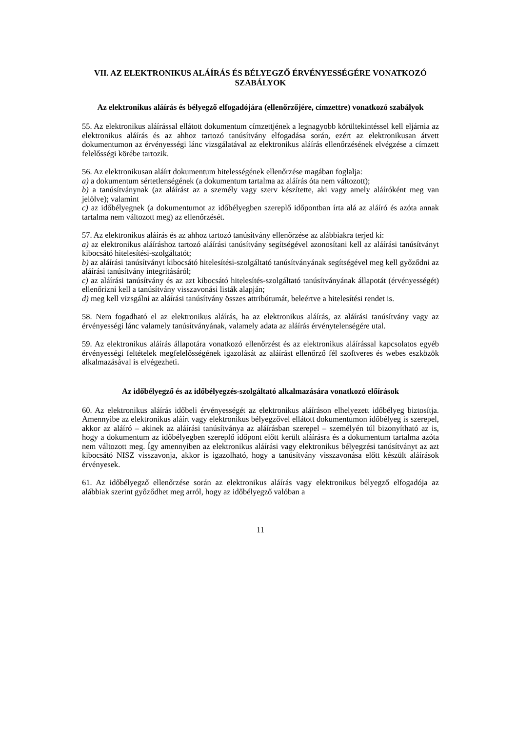VII. AZ ELEKTRONIKUS ALÁÍRÁS ÉS BÉLYEGZŐ ÉRVÉNYESSÉGÉRE VONATKOZÓ SZABÁLYOK
Az elektronikus aláírás és bélyegző elfogadójára (ellenőrzőjére, címzettre) vonatkozó szabályok
55. Az elektronikus aláírással ellátott dokumentum címzettjének a legnagyobb körültekintéssel kell eljárnia az elektronikus aláírás és az ahhoz tartozó tanúsítvány elfogadása során, ezért az elektronikusan átvett dokumentumon az érvényességi lánc vizsgálatával az elektronikus aláírás ellenőrzésének elvégzése a címzett felelősségi körébe tartozik.
56. Az elektronikusan aláírt dokumentum hitelességének ellenőrzése magában foglalja:
a) a dokumentum sértetlenségének (a dokumentum tartalma az aláírás óta nem változott);
b) a tanúsítványnak (az aláírást az a személy vagy szerv készítette, aki vagy amely aláíróként meg van jelölve); valamint
c) az időbélyegnek (a dokumentumot az időbélyegben szereplő időpontban írta alá az aláíró és azóta annak tartalma nem változott meg) az ellenőrzését.
57. Az elektronikus aláírás és az ahhoz tartozó tanúsítvány ellenőrzése az alábbiakra terjed ki:
a) az elektronikus aláíráshoz tartozó aláírási tanúsítvány segítségével azonosítani kell az aláírási tanúsítványt kibocsátó hitelesítési-szolgáltatót;
b) az aláírási tanúsítványt kibocsátó hitelesítési-szolgáltató tanúsítványának segítségével meg kell győződni az aláírási tanúsítvány integritásáról;
c) az aláírási tanúsítvány és az azt kibocsátó hitelesítés-szolgáltató tanúsítványának állapotát (érvényességét) ellenőrizni kell a tanúsítvány visszavonási listák alapján;
d) meg kell vizsgálni az aláírási tanúsítvány összes attribútumát, beleértve a hitelesítési rendet is.
58. Nem fogadható el az elektronikus aláírás, ha az elektronikus aláírás, az aláírási tanúsítvány vagy az érvényességi lánc valamely tanúsítványának, valamely adata az aláírás érvénytelenségére utal.
59. Az elektronikus aláírás állapotára vonatkozó ellenőrzést és az elektronikus aláírással kapcsolatos egyéb érvényességi feltételek megfelelősségének igazolását az aláírást ellenőrző fél szoftveres és webes eszközök alkalmazásával is elvégezheti.
Az időbélyegző és az időbélyegzés-szolgáltató alkalmazására vonatkozó előírások
60. Az elektronikus aláírás időbeli érvényességét az elektronikus aláíráson elhelyezett időbélyeg biztosítja. Amennyibe az elektronikus aláírt vagy elektronikus bélyegzővel ellátott dokumentumon időbélyeg is szerepel, akkor az aláíró – akinek az aláírási tanúsítványa az aláírásban szerepel – személyén túl bizonyítható az is, hogy a dokumentum az időbélyegben szereplő időpont előtt került aláírásra és a dokumentum tartalma azóta nem változott meg. Így amennyiben az elektronikus aláírási vagy elektronikus bélyegzési tanúsítványt az azt kibocsátó NISZ visszavonja, akkor is igazolható, hogy a tanúsítvány visszavonása előtt készült aláírások érvényesek.
61. Az időbélyegző ellenőrzése során az elektronikus aláírás vagy elektronikus bélyegző elfogadója az alábbiak szerint győződhet meg arról, hogy az időbélyegző valóban a
11